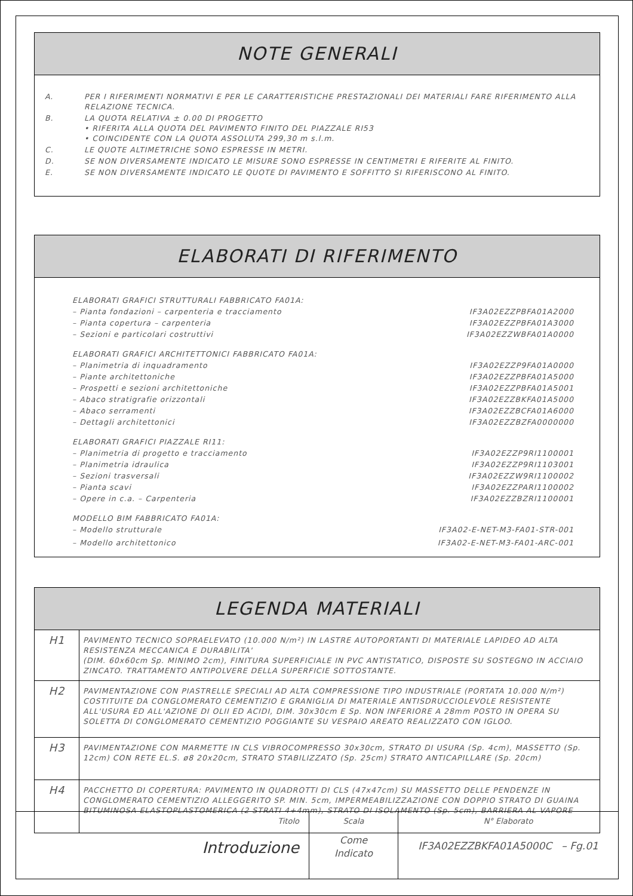NOTE GENERALI
| A. | PER I RIFERIMENTI NORMATIVI E PER LE CARATTERISTICHE PRESTAZIONALI DEI MATERIALI FARE RIFERIMENTO ALLA RELAZIONE TECNICA. |
| B. | LA QUOTA RELATIVA ± 0.00 DI PROGETTO • RIFERITA ALLA QUOTA DEL PAVIMENTO FINITO DEL PIAZZALE RI53 • COINCIDENTE CON LA QUOTA ASSOLUTA 299,30 m s.l.m. |
| C. | LE QUOTE ALTIMETRICHE SONO ESPRESSE IN METRI. |
| D. | SE NON DIVERSAMENTE INDICATO LE MISURE SONO ESPRESSE IN CENTIMETRI E RIFERITE AL FINITO. |
| E. | SE NON DIVERSAMENTE INDICATO LE QUOTE DI PAVIMENTO E SOFFITTO SI RIFERISCONO AL FINITO. |
ELABORATI DI RIFERIMENTO
| ELABORATI GRAFICI STRUTTURALI FABBRICATO FA01A: | |
| – Pianta fondazioni – carpenteria e tracciamento | IF3A02EZZPBFA01A2000 |
| – Pianta copertura – carpenteria | IF3A02EZZPBFA01A3000 |
| – Sezioni e particolari costruttivi | IF3A02EZZWBFA01A0000 |
| ELABORATI GRAFICI ARCHITETTONICI FABBRICATO FA01A: | |
| – Planimetria di inquadramento | IF3A02EZZP9FA01A0000 |
| – Piante architettoniche | IF3A02EZZPBFA01A5000 |
| – Prospetti e sezioni architettoniche | IF3A02EZZPBFA01A5001 |
| – Abaco stratigrafie orizzontali | IF3A02EZZBKFA01A5000 |
| – Abaco serramenti | IF3A02EZZBCFA01A6000 |
| – Dettagli architettonici | IF3A02EZZBZFA0000000 |
| ELABORATI GRAFICI PIAZZALE RI11: | |
| – Planimetria di progetto e tracciamento | IF3A02EZZP9RI1100001 |
| – Planimetria idraulica | IF3A02EZZP9RI1103001 |
| – Sezioni trasversali | IF3A02EZZW9RI1100002 |
| – Pianta scavi | IF3A02EZZPARI1100002 |
| – Opere in c.a. – Carpenteria | IF3A02EZZBZRI1100001 |
| MODELLO BIM FABBRICATO FA01A: | |
| – Modello strutturale | IF3A02-E-NET-M3-FA01-STR-001 |
| – Modello architettonico | IF3A02-E-NET-M3-FA01-ARC-001 |
LEGENDA MATERIALI
| H1 | PAVIMENTO TECNICO SOPRAELEVATO (10.000 N/m²) IN LASTRE AUTOPORTANTI DI MATERIALE LAPIDEO AD ALTA RESISTENZA MECCANICA E DURABILITA' (DIM. 60x60cm Sp. MINIMO 2cm), FINITURA SUPERFICIALE IN PVC ANTISTATICO, DISPOSTE SU SOSTEGNO IN ACCIAIO ZINCATO. TRATTAMENTO ANTIPOLVERE DELLA SUPERFICIE SOTTOSTANTE. |
| H2 | PAVIMENTAZIONE CON PIASTRELLE SPECIALI AD ALTA COMPRESSIONE TIPO INDUSTRIALE (PORTATA 10.000 N/m²) COSTITUITE DA CONGLOMERATO CEMENTIZIO E GRANIGLIA DI MATERIALE ANTISDRUCCIOLEVOLE RESISTENTE ALL'USURA ED ALL'AZIONE DI OLII ED ACIDI, DIM. 30x30cm E Sp. NON INFERIORE A 28mm POSTO IN OPERA SU SOLETTA DI CONGLOMERATO CEMENTIZIO POGGIANTE SU VESPAIO AREATO REALIZZATO CON IGLOO. |
| H3 | PAVIMENTAZIONE CON MARMETTE IN CLS VIBROCOMPRESSO 30x30cm, STRATO DI USURA (Sp. 4cm), MASSETTO (Sp. 12cm) CON RETE EL.S. ø8 20x20cm, STRATO STABILIZZATO (Sp. 25cm) STRATO ANTICAPILLARE (Sp. 20cm) |
| H4 | PACCHETTO DI COPERTURA: PAVIMENTO IN QUADROTTI DI CLS (47x47cm) SU MASSETTO DELLE PENDENZE IN CONGLOMERATO CEMENTIZIO ALLEGGERITO SP. MIN. 5cm, IMPERMEABILIZZAZIONE CON DOPPIO STRATO DI GUAINA BITUMINOSA ELASTOPLASTOMERICA (2 STRATI 4+4mm), STRATO DI ISOLAMENTO (Sp. 5cm), BARRIERA AL VAPORE |
| Titolo Introduzione | Scala Come Indicato | N° Elaborato IF3A02EZZBKFA01A5000C – Fg.01 |